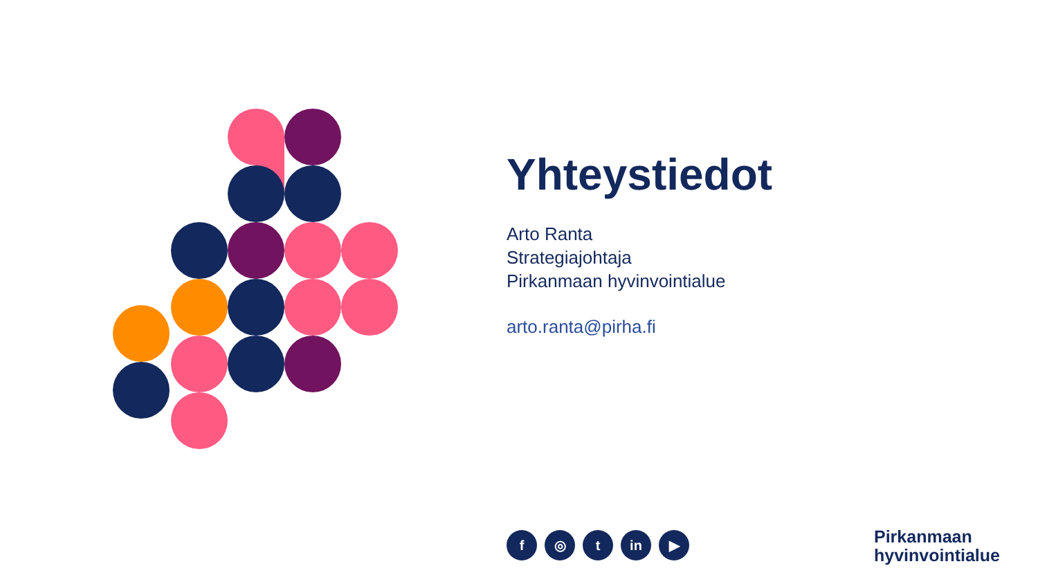Yhteystiedot
Arto Ranta
Strategiajohtaja
Pirkanmaan hyvinvointialue
arto.ranta@pirha.fi
f ◎ t in ▶
Pirkanmaan
hyvinvointialue